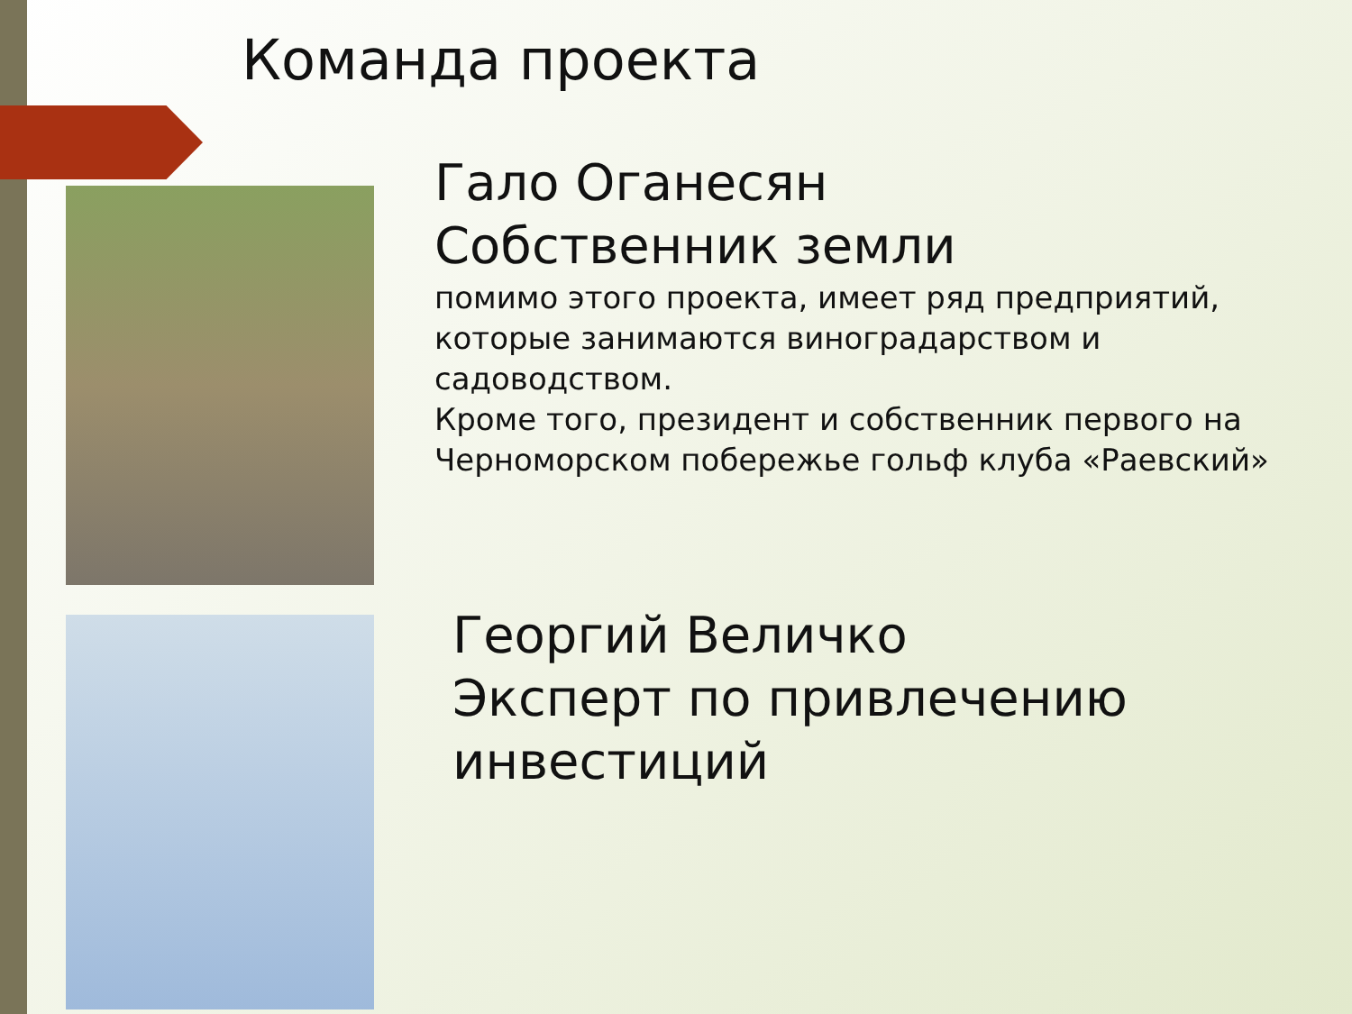Команда проекта
Гало Оганесян
Собственник земли
помимо этого проекта, имеет ряд предприятий, которые занимаются виноградарством и садоводством.
Кроме того, президент и собственник первого на Черноморском побережье гольф клуба «Раевский»
Георгий Величко
Эксперт по привлечению инвестиций